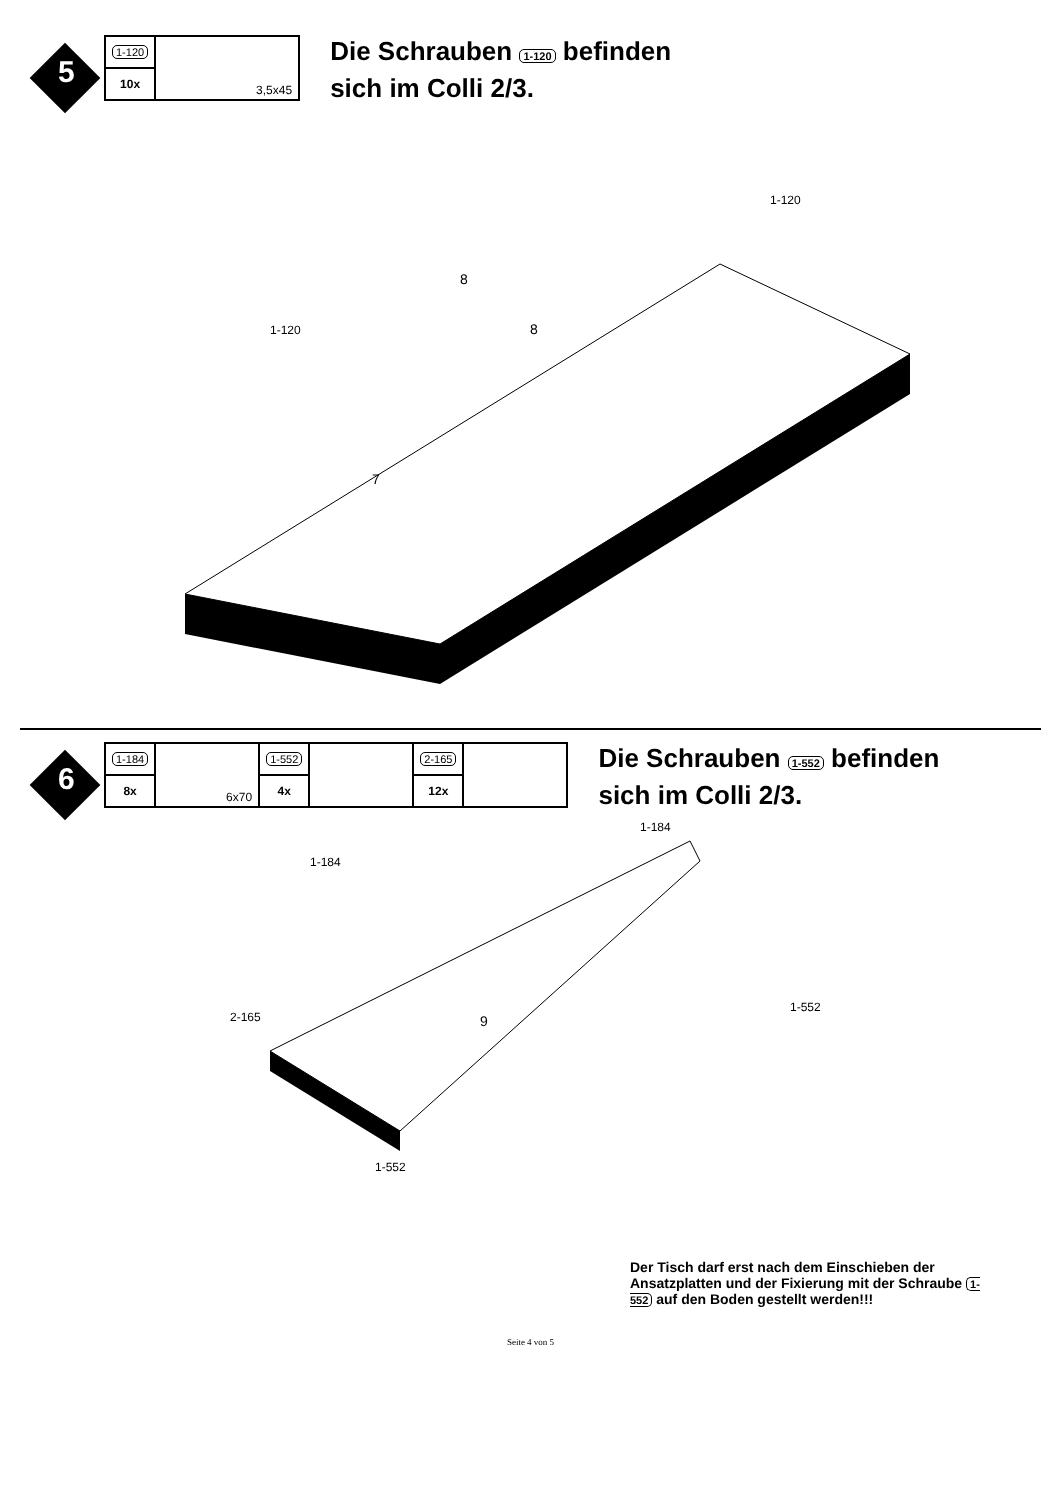5
| 1-120 | 3,5x45 |
| 10x | |
Die Schrauben 1-120 befinden
sich im Colli 2/3.
1-120
1-120
7
8
8
6
| 1-184 | 6x70 | 1-552 | | 2-165 | |
| 8x | | 4x | | 12x | |
Die Schrauben 1-552 befinden
sich im Colli 2/3.
1-184
1-184
2-165
1-552
1-552
9
Der Tisch darf erst nach dem Einschieben der Ansatzplatten und der Fixierung mit der Schraube 1-552 auf den Boden gestellt werden!!!
Seite 4 von 5